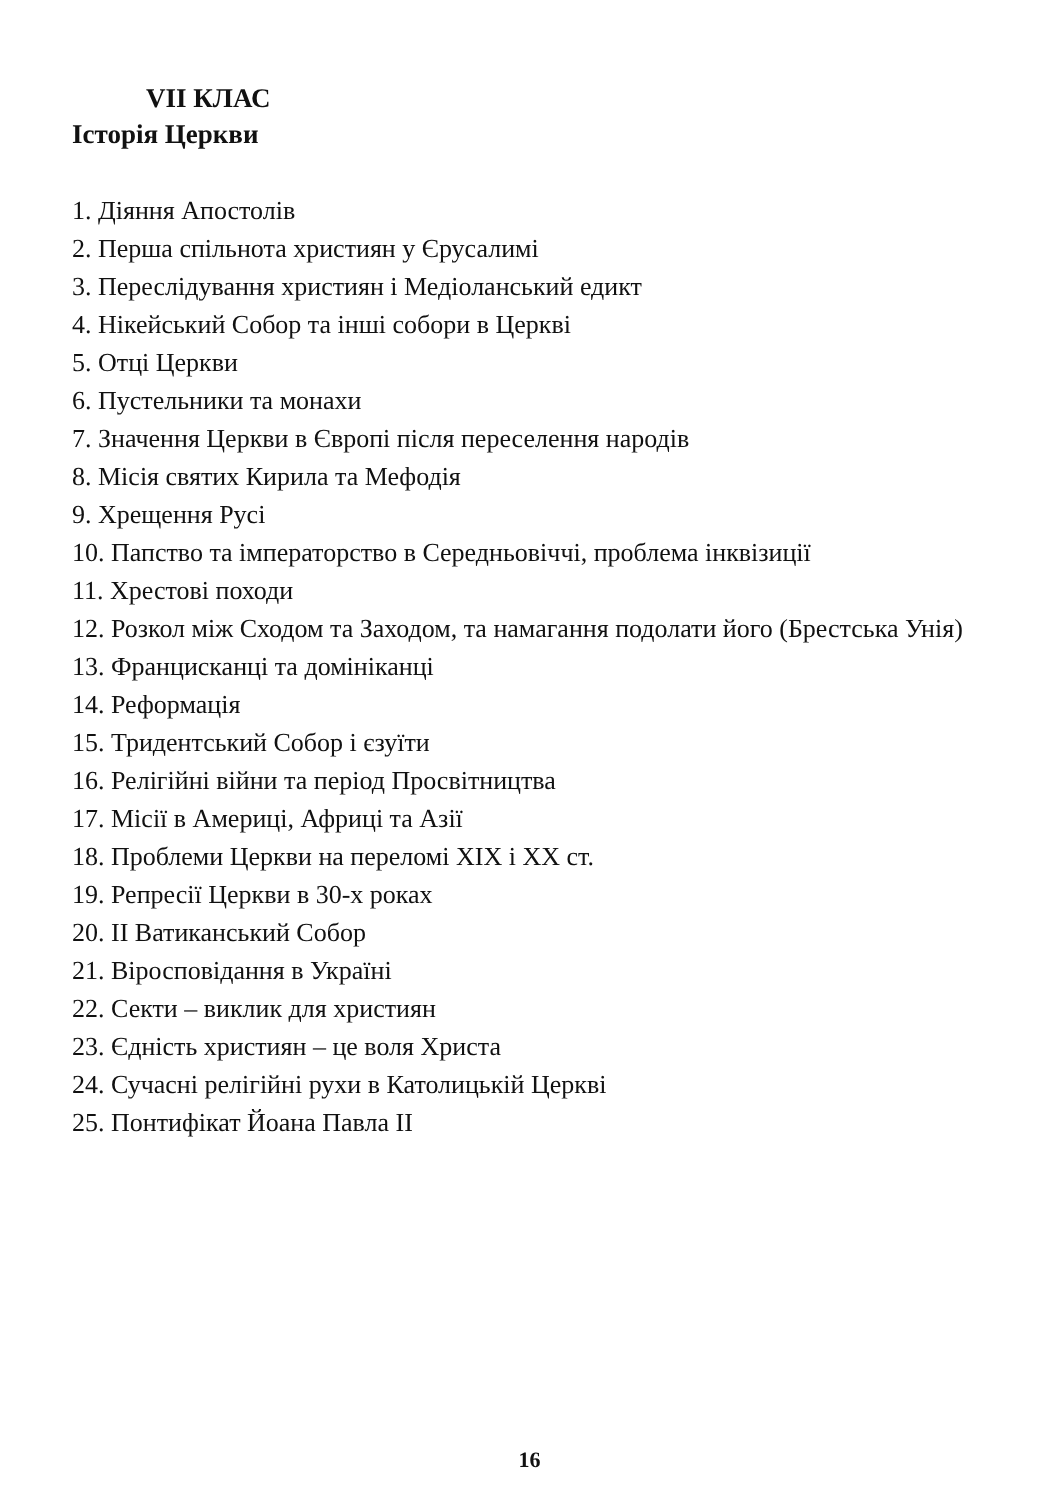VII КЛАС
Історія Церкви
1. Діяння Апостолів
2. Перша спільнота християн у Єрусалимі
3. Переслідування християн і Медіоланський едикт
4. Нікейський Собор та інші собори в Церкві
5. Отці Церкви
6. Пустельники та монахи
7. Значення Церкви в Європі після переселення народів
8. Місія святих Кирила та Мефодія
9. Хрещення Русі
10. Папство та імператорство в Середньовіччі, проблема інквізиції
11. Хрестові походи
12. Розкол між Сходом та Заходом, та намагання подолати його (Брестська Унія)
13. Францисканці та домініканці
14. Реформація
15. Тридентський Собор і єзуїти
16. Релігійні війни та період Просвітництва
17. Місії в Америці, Африці та Азії
18. Проблеми Церкви на переломі XIX і XX ст.
19. Репресії Церкви в 30-х роках
20. II Ватиканський Собор
21. Віросповідання в Україні
22. Секти – виклик для християн
23. Єдність християн – це воля Христа
24. Сучасні релігійні рухи в Католицькій Церкві
25. Понтифікат Йоана Павла II
16